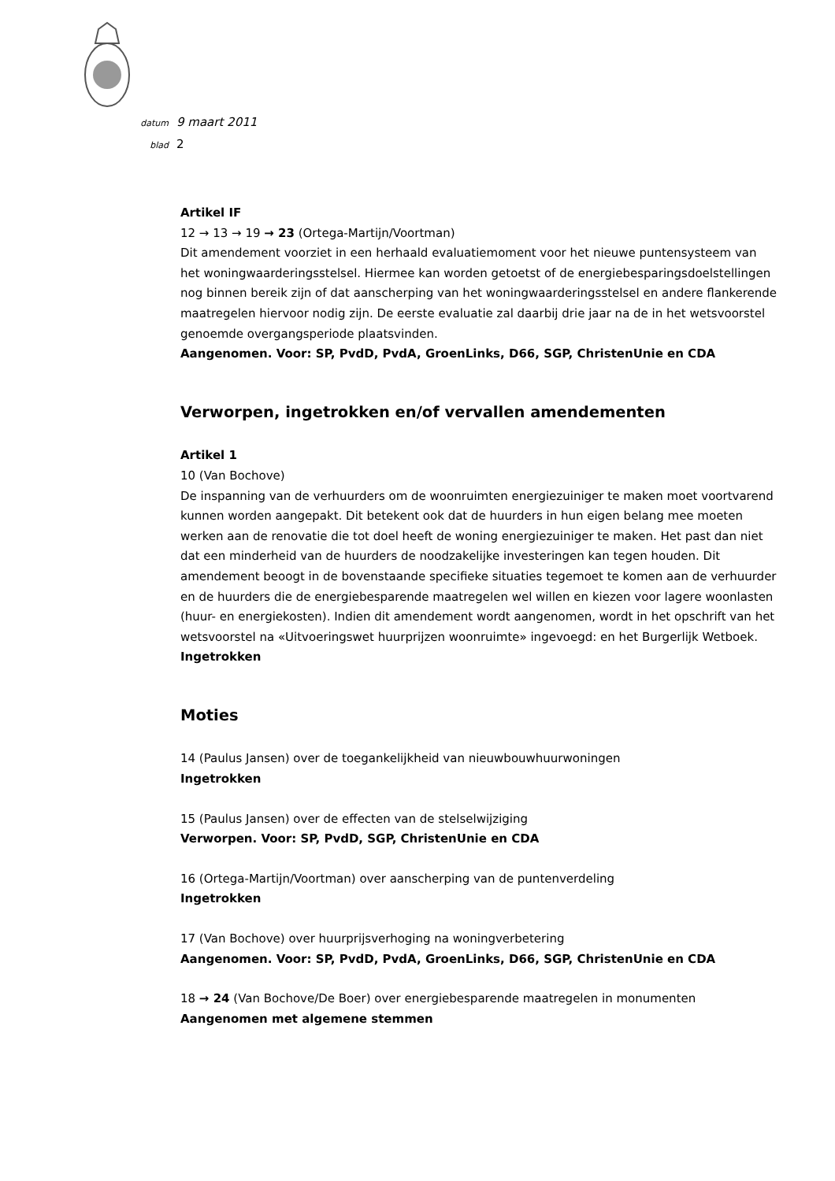datum 9 maart 2011
blad 2
Artikel IF
12 → 13 → 19 → 23 (Ortega-Martijn/Voortman)
Dit amendement voorziet in een herhaald evaluatiemoment voor het nieuwe puntensysteem van het woningwaarderingsstelsel. Hiermee kan worden getoetst of de energiebesparingsdoelstellingen nog binnen bereik zijn of dat aanscherping van het woningwaarderingsstelsel en andere flankerende maatregelen hiervoor nodig zijn. De eerste evaluatie zal daarbij drie jaar na de in het wetsvoorstel genoemde overgangsperiode plaatsvinden.
Aangenomen. Voor: SP, PvdD, PvdA, GroenLinks, D66, SGP, ChristenUnie en CDA
Verworpen, ingetrokken en/of vervallen amendementen
Artikel 1
10 (Van Bochove)
De inspanning van de verhuurders om de woonruimten energiezuiniger te maken moet voortvarend kunnen worden aangepakt. Dit betekent ook dat de huurders in hun eigen belang mee moeten werken aan de renovatie die tot doel heeft de woning energiezuiniger te maken. Het past dan niet dat een minderheid van de huurders de noodzakelijke investeringen kan tegen houden. Dit amendement beoogt in de bovenstaande specifieke situaties tegemoet te komen aan de verhuurder en de huurders die de energiebesparende maatregelen wel willen en kiezen voor lagere woonlasten (huur- en energiekosten). Indien dit amendement wordt aangenomen, wordt in het opschrift van het wetsvoorstel na «Uitvoeringswet huurprijzen woonruimte» ingevoegd: en het Burgerlijk Wetboek.
Ingetrokken
Moties
14 (Paulus Jansen) over de toegankelijkheid van nieuwbouwhuurwoningen
Ingetrokken
15 (Paulus Jansen) over de effecten van de stelselwijziging
Verworpen. Voor: SP, PvdD, SGP, ChristenUnie en CDA
16 (Ortega-Martijn/Voortman) over aanscherping van de puntenverdeling
Ingetrokken
17 (Van Bochove) over huurprijsverhoging na woningverbetering
Aangenomen. Voor: SP, PvdD, PvdA, GroenLinks, D66, SGP, ChristenUnie en CDA
18 → 24 (Van Bochove/De Boer) over energiebesparende maatregelen in monumenten
Aangenomen met algemene stemmen